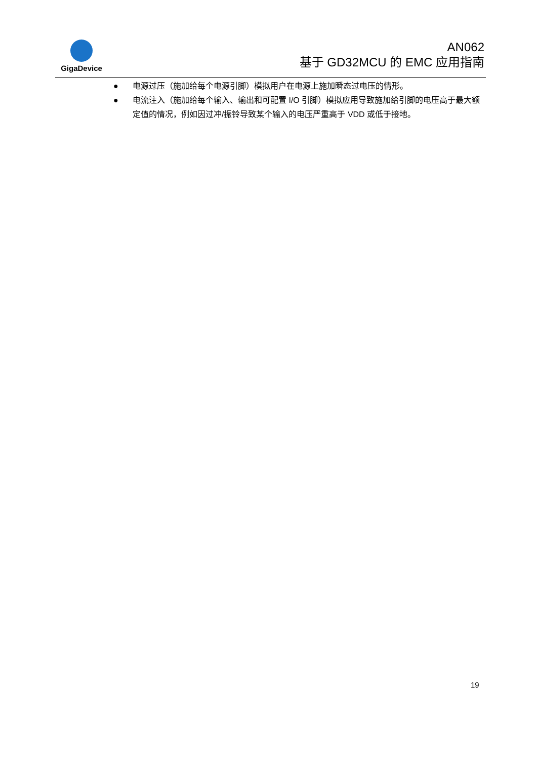GigaDevice
AN062
基于 GD32MCU 的 EMC 应用指南
● 电源过压（施加给每个电源引脚）模拟用户在电源上施加瞬态过电压的情形。
● 电流注入（施加给每个输入、输出和可配置 I/O 引脚）模拟应用导致施加给引脚的电压高于最大额定值的情况，例如因过冲/振铃导致某个输入的电压严重高于 VDD 或低于接地。
19